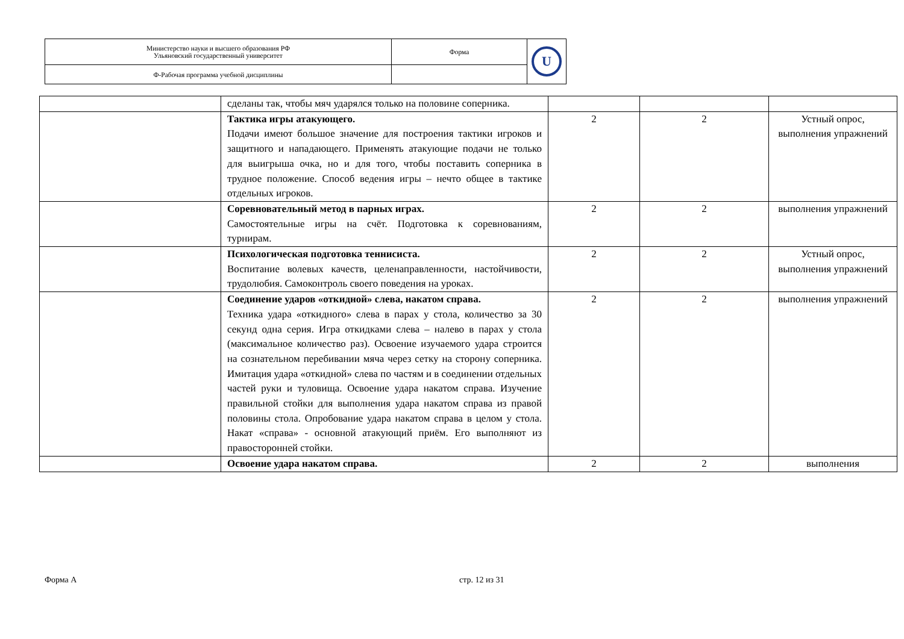| Министерство науки и высшего образования РФ Ульяновский государственный университет | Форма | U |
| Ф-Рабочая программа учебной дисциплины | | |
| | сделаны так, чтобы мяч ударялся только на половине соперника. | | | |
| | Тактика игры атакующего. Подачи имеют большое значение для построения тактики игроков и защитного и нападающего. Применять атакующие подачи не только для выигрыша очка, но и для того, чтобы поставить соперника в трудное положение. Способ ведения игры – нечто общее в тактике отдельных игроков. | 2 | 2 | Устный опрос, выполнения упражнений |
| | Соревновательный метод в парных играх. Самостоятельные игры на счёт. Подготовка к соревнованиям, турнирам. | 2 | 2 | выполнения упражнений |
| | Психологическая подготовка теннисиста. Воспитание волевых качеств, целенаправленности, настойчивости, трудолюбия. Самоконтроль своего поведения на уроках. | 2 | 2 | Устный опрос, выполнения упражнений |
| | Соединение ударов «откидной» слева, накатом справа. Техника удара «откидного» слева в парах у стола, количество за 30 секунд одна серия. Игра откидками слева – налево в парах у стола (максимальное количество раз). Освоение изучаемого удара строится на сознательном перебивании мяча через сетку на сторону соперника. Имитация удара «откидной» слева по частям и в соединении отдельных частей руки и туловища. Освоение удара накатом справа. Изучение правильной стойки для выполнения удара накатом справа из правой половины стола. Опробование удара накатом справа в целом у стола. Накат «справа» - основной атакующий приём. Его выполняют из правосторонней стойки. | 2 | 2 | выполнения упражнений |
| | Освоение удара накатом справа. | 2 | 2 | выполнения |
Форма А стр. 12 из 31